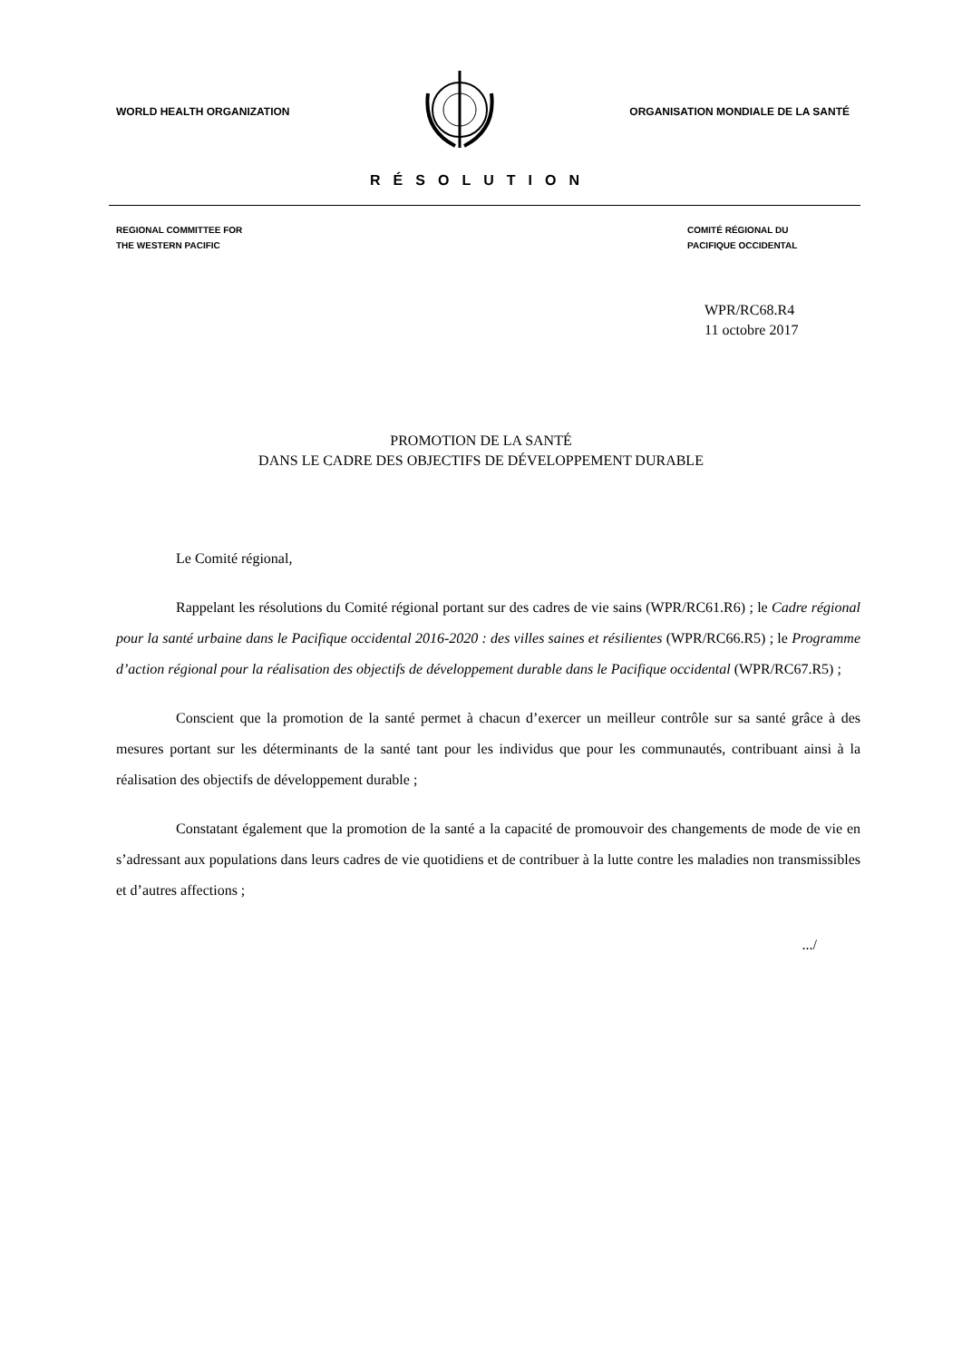WORLD HEALTH ORGANIZATION
ORGANISATION MONDIALE DE LA SANTÉ
RÉSOLUTION
REGIONAL COMMITTEE FOR
THE WESTERN PACIFIC
COMITÉ RÉGIONAL DU
PACIFIQUE OCCIDENTAL
WPR/RC68.R4
11 octobre 2017
PROMOTION DE LA SANTÉ
DANS LE CADRE DES OBJECTIFS DE DÉVELOPPEMENT DURABLE
Le Comité régional,
Rappelant les résolutions du Comité régional portant sur des cadres de vie sains (WPR/RC61.R6) ; le Cadre régional pour la santé urbaine dans le Pacifique occidental 2016-2020 : des villes saines et résilientes (WPR/RC66.R5) ; le Programme d’action régional pour la réalisation des objectifs de développement durable dans le Pacifique occidental (WPR/RC67.R5) ;
Conscient que la promotion de la santé permet à chacun d’exercer un meilleur contrôle sur sa santé grâce à des mesures portant sur les déterminants de la santé tant pour les individus que pour les communautés, contribuant ainsi à la réalisation des objectifs de développement durable ;
Constatant également que la promotion de la santé a la capacité de promouvoir des changements de mode de vie en s’adressant aux populations dans leurs cadres de vie quotidiens et de contribuer à la lutte contre les maladies non transmissibles et d’autres affections ;
.../